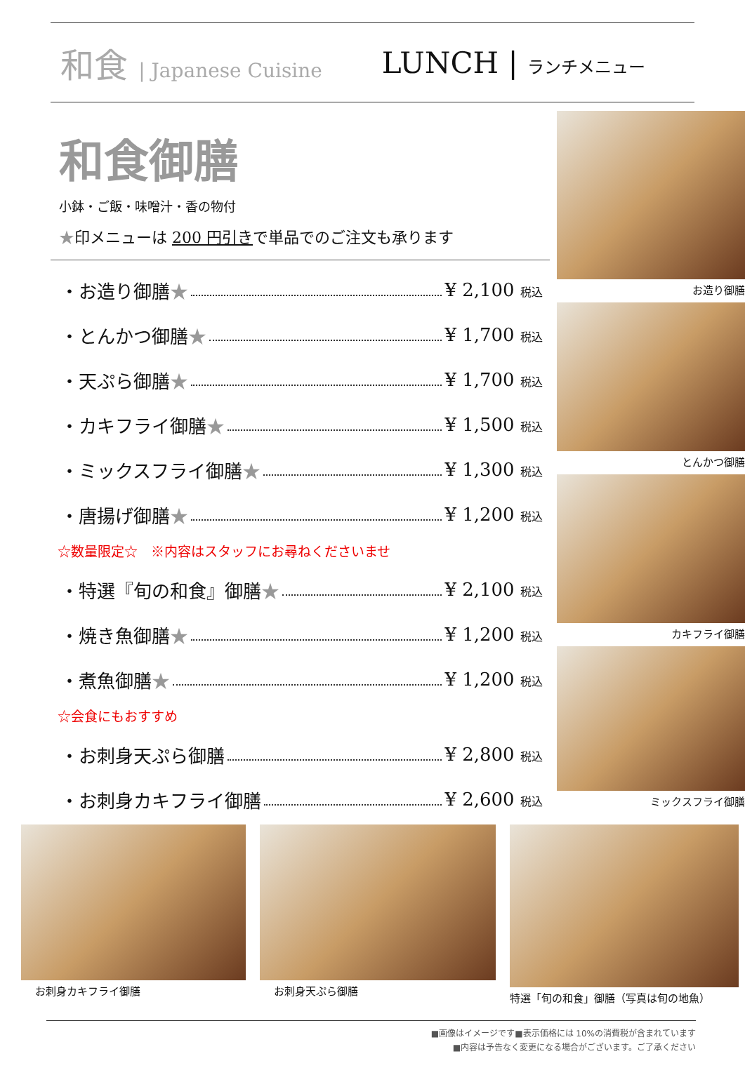和食 | Japanese Cuisine
LUNCH | ランチメニュー
和食御膳
小鉢・ご飯・味噌汁・香の物付
★印メニューは 200 円引きで単品でのご注文も承ります
・お造り御膳★ ¥ 2,100 税込
・とんかつ御膳★ ¥ 1,700 税込
・天ぷら御膳★ ¥ 1,700 税込
・カキフライ御膳★ ¥ 1,500 税込
・ミックスフライ御膳★ ¥ 1,300 税込
・唐揚げ御膳★ ¥ 1,200 税込
☆数量限定☆　※内容はスタッフにお尋ねくださいませ
・特選『旬の和食』御膳★ ¥ 2,100 税込
・焼き魚御膳★ ¥ 1,200 税込
・煮魚御膳★ ¥ 1,200 税込
☆会食にもおすすめ
・お刺身天ぷら御膳 ¥ 2,800 税込
・お刺身カキフライ御膳 ¥ 2,600 税込
お造り御膳
とんかつ御膳
カキフライ御膳
ミックスフライ御膳
お刺身カキフライ御膳 お刺身天ぷら御膳 特選「旬の和食」御膳（写真は旬の地魚）
■画像はイメージです■表示価格には 10%の消費税が含まれています
■内容は予告なく変更になる場合がございます。ご了承ください